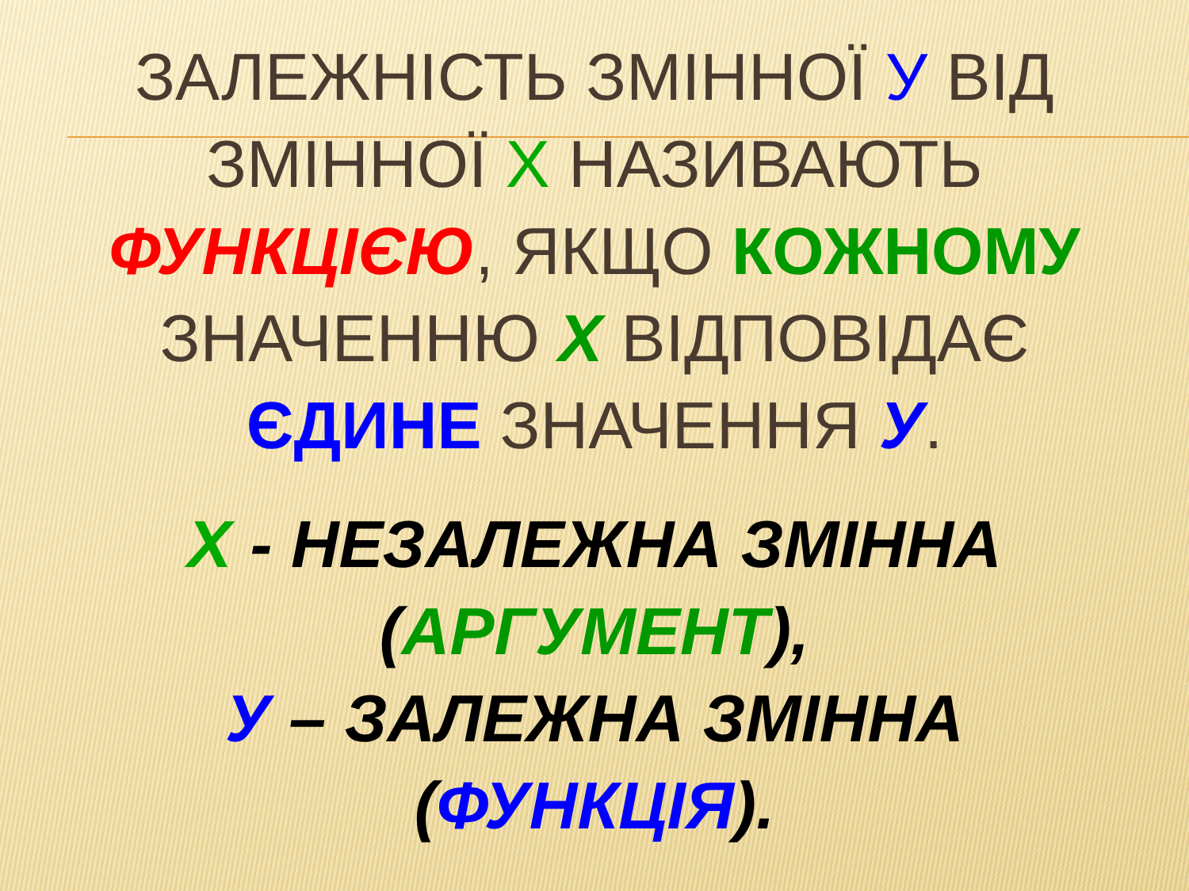ЗАЛЕЖНІСТЬ ЗМІННОЇ У ВІД
ЗМІННОЇ Х НАЗИВАЮТЬ
ФУНКЦІЄЮ, ЯКЩО КОЖНОМУ
ЗНАЧЕННЮ Х ВІДПОВІДАЄ
ЄДИНЕ ЗНАЧЕННЯ У.
Х - НЕЗАЛЕЖНА ЗМІННА
(АРГУМЕНТ),
У – ЗАЛЕЖНА ЗМІННА
(ФУНКЦІЯ).